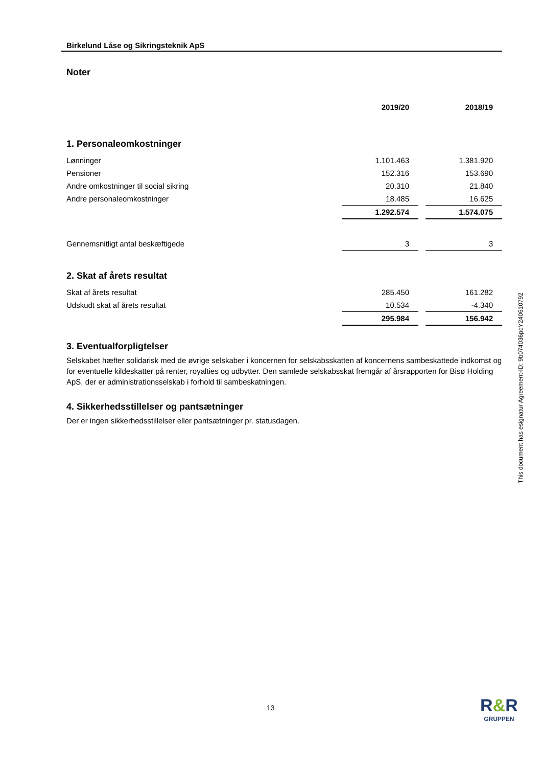Birkelund Låse og Sikringsteknik ApS
Noter
| | 2019/20 | | 2018/19 |
| 1. Personaleomkostninger | | | |
| Lønninger | 1.101.463 | | 1.381.920 |
| Pensioner | 152.316 | | 153.690 |
| Andre omkostninger til social sikring | 20.310 | | 21.840 |
| Andre personaleomkostninger | 18.485 | | 16.625 |
| | 1.292.574 | | 1.574.075 |
| Gennemsnitligt antal beskæftigede | 3 | | 3 |
| 2. Skat af årets resultat | | | |
| Skat af årets resultat | 285.450 | | 161.282 |
| Udskudt skat af årets resultat | 10.534 | | -4.340 |
| | 295.984 | | 156.942 |
3. Eventualforpligtelser
Selskabet hæfter solidarisk med de øvrige selskaber i koncernen for selskabsskatten af koncernens sambeskattede indkomst og for eventuelle kildeskatter på renter, royalties og udbytter. Den samlede selskabsskat fremgår af årsrapporten for Bisø Holding ApS, der er administrationsselskab i forhold til sambeskatningen.
4. Sikkerhedsstillelser og pantsætninger
Der er ingen sikkerhedsstillelser eller pantsætninger pr. statusdagen.
This document has esignatur Agreement-ID: 9b074036pqY240610792
13
R&R
GRUPPEN